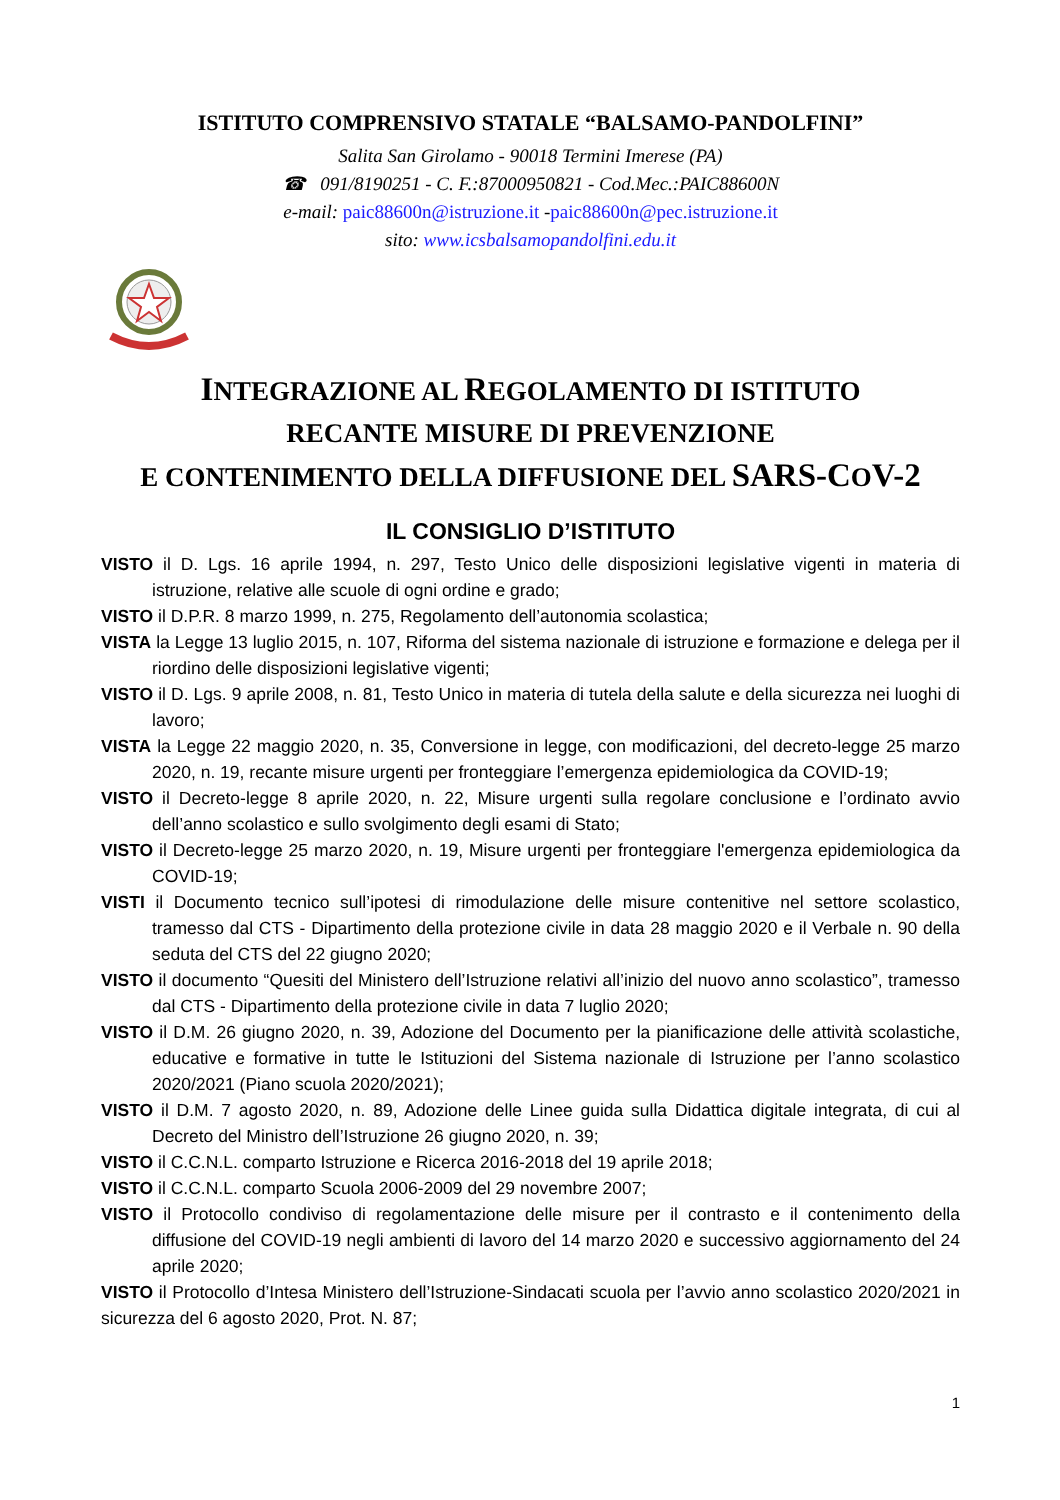ISTITUTO COMPRENSIVO STATALE “BALSAMO-PANDOLFINI”
Salita San Girolamo - 90018 Termini Imerese (PA)
☎ 091/8190251 - C. F.:87000950821 - Cod.Mec.:PAIC88600N
e-mail: paic88600n@istruzione.it -paic88600n@pec.istruzione.it
sito: www.icsbalsamopandolfini.edu.it
INTEGRAZIONE AL REGOLAMENTO DI ISTITUTO
RECANTE MISURE DI PREVENZIONE
E CONTENIMENTO DELLA DIFFUSIONE DEL SARS-COV-2
IL CONSIGLIO D’ISTITUTO
VISTO il D. Lgs. 16 aprile 1994, n. 297, Testo Unico delle disposizioni legislative vigenti in materia di istruzione, relative alle scuole di ogni ordine e grado;
VISTO il D.P.R. 8 marzo 1999, n. 275, Regolamento dell’autonomia scolastica;
VISTA la Legge 13 luglio 2015, n. 107, Riforma del sistema nazionale di istruzione e formazione e delega per il riordino delle disposizioni legislative vigenti;
VISTO il D. Lgs. 9 aprile 2008, n. 81, Testo Unico in materia di tutela della salute e della sicurezza nei luoghi di lavoro;
VISTA la Legge 22 maggio 2020, n. 35, Conversione in legge, con modificazioni, del decreto-legge 25 marzo 2020, n. 19, recante misure urgenti per fronteggiare l’emergenza epidemiologica da COVID-19;
VISTO il Decreto-legge 8 aprile 2020, n. 22, Misure urgenti sulla regolare conclusione e l’ordinato avvio dell’anno scolastico e sullo svolgimento degli esami di Stato;
VISTO il Decreto-legge 25 marzo 2020, n. 19, Misure urgenti per fronteggiare l'emergenza epidemiologica da COVID-19;
VISTI il Documento tecnico sull’ipotesi di rimodulazione delle misure contenitive nel settore scolastico, tramesso dal CTS - Dipartimento della protezione civile in data 28 maggio 2020 e il Verbale n. 90 della seduta del CTS del 22 giugno 2020;
VISTO il documento “Quesiti del Ministero dell’Istruzione relativi all’inizio del nuovo anno scolastico”, tramesso dal CTS - Dipartimento della protezione civile in data 7 luglio 2020;
VISTO il D.M. 26 giugno 2020, n. 39, Adozione del Documento per la pianificazione delle attività scolastiche, educative e formative in tutte le Istituzioni del Sistema nazionale di Istruzione per l’anno scolastico 2020/2021 (Piano scuola 2020/2021);
VISTO il D.M. 7 agosto 2020, n. 89, Adozione delle Linee guida sulla Didattica digitale integrata, di cui al Decreto del Ministro dell’Istruzione 26 giugno 2020, n. 39;
VISTO il C.C.N.L. comparto Istruzione e Ricerca 2016-2018 del 19 aprile 2018;
VISTO il C.C.N.L. comparto Scuola 2006-2009 del 29 novembre 2007;
VISTO il Protocollo condiviso di regolamentazione delle misure per il contrasto e il contenimento della diffusione del COVID-19 negli ambienti di lavoro del 14 marzo 2020 e successivo aggiornamento del 24 aprile 2020;
VISTO il Protocollo d’Intesa Ministero dell’Istruzione-Sindacati scuola per l’avvio anno scolastico 2020/2021 in sicurezza del 6 agosto 2020, Prot. N. 87;
1